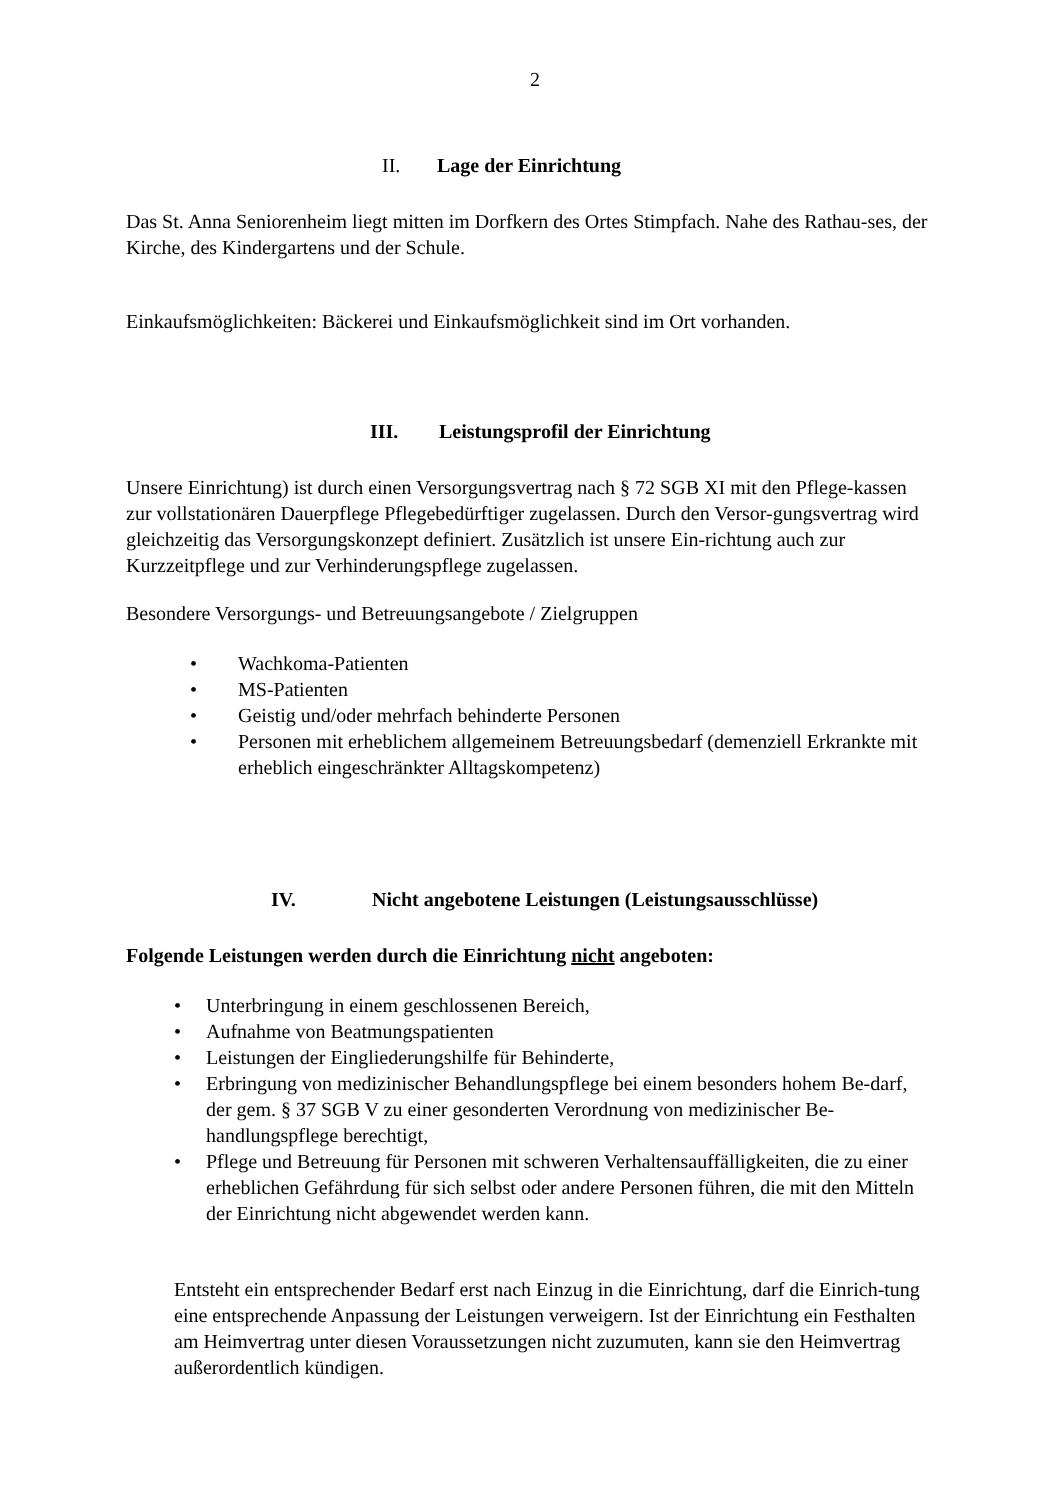2
II. Lage der Einrichtung
Das St. Anna Seniorenheim liegt mitten im Dorfkern des Ortes Stimpfach. Nahe des Rathau-ses, der Kirche, des Kindergartens und der Schule.
Einkaufsmöglichkeiten: Bäckerei und Einkaufsmöglichkeit sind im Ort vorhanden.
III. Leistungsprofil der Einrichtung
Unsere Einrichtung) ist durch einen Versorgungsvertrag nach § 72 SGB XI mit den Pflege-kassen zur vollstationären Dauerpflege Pflegebedürftiger zugelassen. Durch den Versor-gungsvertrag wird gleichzeitig das Versorgungskonzept definiert. Zusätzlich ist unsere Ein-richtung auch zur Kurzzeitpflege und zur Verhinderungspflege zugelassen.
Besondere Versorgungs- und Betreuungsangebote / Zielgruppen
• Wachkoma-Patienten
• MS-Patienten
• Geistig und/oder mehrfach behinderte Personen
• Personen mit erheblichem allgemeinem Betreuungsbedarf (demenziell Erkrankte mit erheblich eingeschränkter Alltagskompetenz)
IV. Nicht angebotene Leistungen (Leistungsausschlüsse)
Folgende Leistungen werden durch die Einrichtung nicht angeboten:
• Unterbringung in einem geschlossenen Bereich,
• Aufnahme von Beatmungspatienten
• Leistungen der Eingliederungshilfe für Behinderte,
• Erbringung von medizinischer Behandlungspflege bei einem besonders hohem Be-darf, der gem. § 37 SGB V zu einer gesonderten Verordnung von medizinischer Be-handlungspflege berechtigt,
• Pflege und Betreuung für Personen mit schweren Verhaltensauffälligkeiten, die zu einer erheblichen Gefährdung für sich selbst oder andere Personen führen, die mit den Mitteln der Einrichtung nicht abgewendet werden kann.
Entsteht ein entsprechender Bedarf erst nach Einzug in die Einrichtung, darf die Einrich-tung eine entsprechende Anpassung der Leistungen verweigern. Ist der Einrichtung ein Festhalten am Heimvertrag unter diesen Voraussetzungen nicht zuzumuten, kann sie den Heimvertrag außerordentlich kündigen.